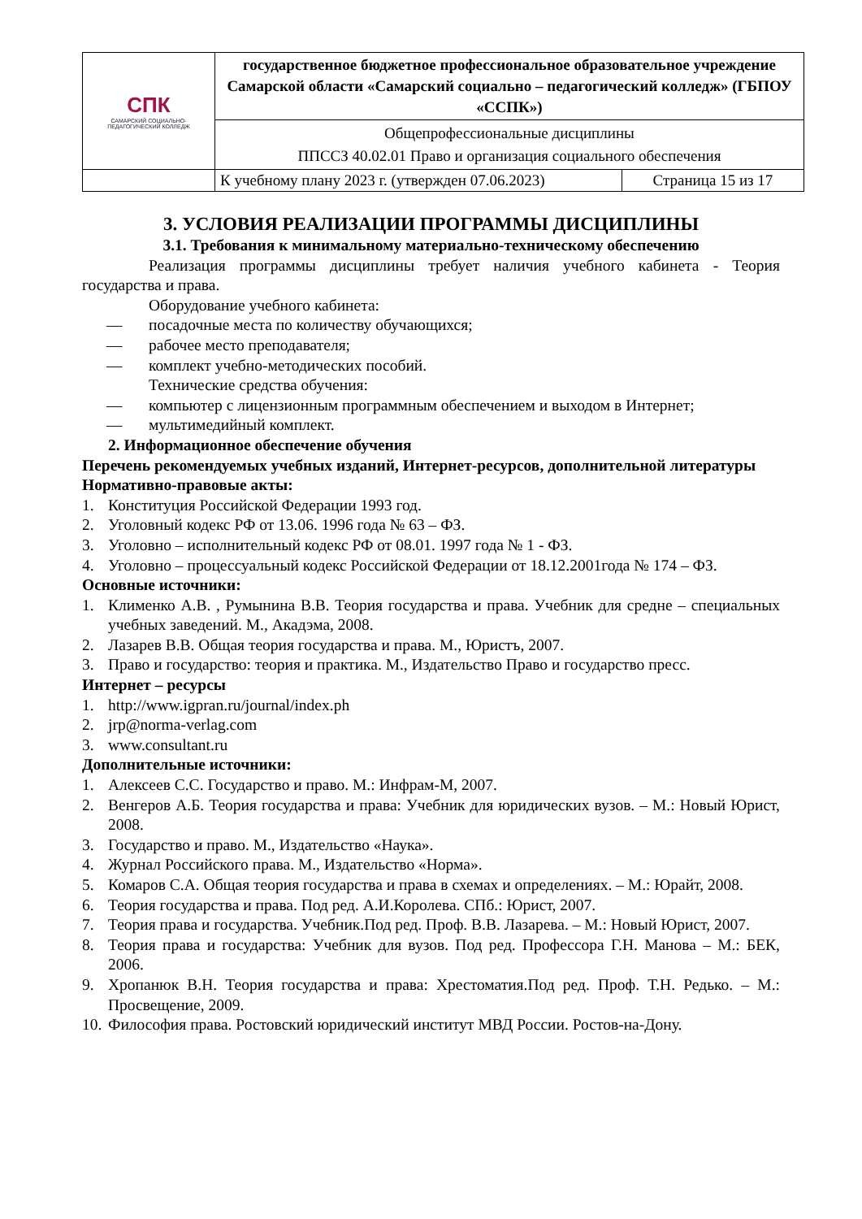| СПК САМАРСКИЙ СОЦИАЛЬНО-ПЕДАГОГИЧЕСКИЙ КОЛЛЕДЖ | государственное бюджетное профессиональное образовательное учреждение Самарской области «Самарский социально – педагогический колледж» (ГБПОУ «ССПК») | |
| | Общепрофессиональные дисциплины ППССЗ 40.02.01 Право и организация социального обеспечения | |
| | К учебному плану 2023 г. (утвержден 07.06.2023) | Страница 15 из 17 |
3. УСЛОВИЯ РЕАЛИЗАЦИИ ПРОГРАММЫ ДИСЦИПЛИНЫ
3.1. Требования к минимальному материально-техническому обеспечению
Реализация программы дисциплины требует наличия учебного кабинета - Теория государства и права.
Оборудование учебного кабинета:
— посадочные места по количеству обучающихся;
— рабочее место преподавателя;
— комплект учебно-методических пособий.
Технические средства обучения:
— компьютер с лицензионным программным обеспечением и выходом в Интернет;
— мультимедийный комплект.
2. Информационное обеспечение обучения
Перечень рекомендуемых учебных изданий, Интернет-ресурсов, дополнительной литературы
Нормативно-правовые акты:
1. Конституция Российской Федерации 1993 год.
2. Уголовный кодекс РФ от 13.06. 1996 года № 63 – ФЗ.
3. Уголовно – исполнительный кодекс РФ от 08.01. 1997 года № 1 - ФЗ.
4. Уголовно – процессуальный кодекс Российской Федерации от 18.12.2001года № 174 – ФЗ.
Основные источники:
1. Клименко А.В. , Румынина В.В. Теория государства и права. Учебник для средне – специальных учебных заведений. М., Акадэма, 2008.
2. Лазарев В.В. Общая теория государства и права. М., Юристъ, 2007.
3. Право и государство: теория и практика. М., Издательство Право и государство пресс.
Интернет – ресурсы
1. http://www.igpran.ru/journal/index.ph
2. jrp@norma-verlag.com
3. www.consultant.ru
Дополнительные источники:
1. Алексеев С.С. Государство и право. М.: Инфрам-М, 2007.
2. Венгеров А.Б. Теория государства и права: Учебник для юридических вузов. – М.: Новый Юрист, 2008.
3. Государство и право. М., Издательство «Наука».
4. Журнал Российского права. М., Издательство «Норма».
5. Комаров С.А. Общая теория государства и права в схемах и определениях. – М.: Юрайт, 2008.
6. Теория государства и права. Под ред. А.И.Королева. СПб.: Юрист, 2007.
7. Теория права и государства. Учебник.Под ред. Проф. В.В. Лазарева. – М.: Новый Юрист, 2007.
8. Теория права и государства: Учебник для вузов. Под ред. Профессора Г.Н. Манова – М.: БЕК, 2006.
9. Хропанюк В.Н. Теория государства и права: Хрестоматия.Под ред. Проф. Т.Н. Редько. – М.: Просвещение, 2009.
10. Философия права. Ростовский юридический институт МВД России. Ростов-на-Дону.